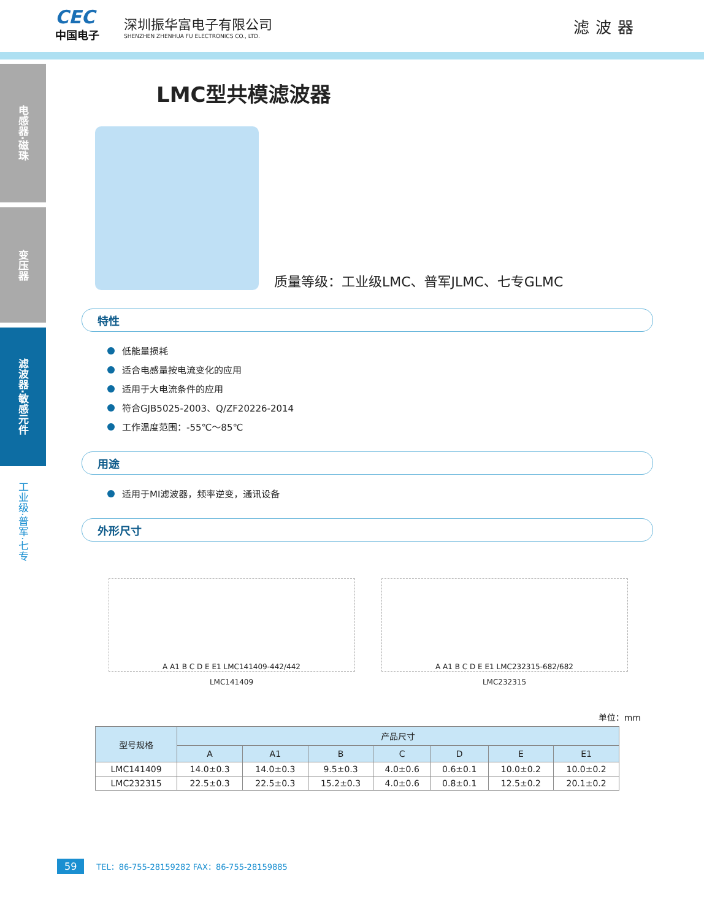CEC
中国电子
深圳振华富电子有限公司
SHENZHEN ZHENHUA FU ELECTRONICS CO., LTD.
滤波器
电感器·磁珠
变压器
滤波器·敏感元件
工业级·普军·七专
LMC型共模滤波器
质量等级：工业级LMC、普军JLMC、七专GLMC
特性
低能量损耗
适合电感量按电流变化的应用
适用于大电流条件的应用
符合GJB5025-2003、Q/ZF20226-2014
工作温度范围：-55℃～85℃
用途
适用于MI滤波器，频率逆变，通讯设备
外形尺寸
A A1 B C D E E1 LMC141409-442/442 A A1 B C D E E1 LMC232315-682/682
LMC141409 LMC232315
单位：mm
| 型号规格 | 产品尺寸 | | | | | | |
| --- | --- | --- | --- | --- | --- | --- | --- |
| | A | A1 | B | C | D | E | E1 |
| LMC141409 | 14.0±0.3 | 14.0±0.3 | 9.5±0.3 | 4.0±0.6 | 0.6±0.1 | 10.0±0.2 | 10.0±0.2 |
| LMC232315 | 22.5±0.3 | 22.5±0.3 | 15.2±0.3 | 4.0±0.6 | 0.8±0.1 | 12.5±0.2 | 20.1±0.2 |
59 TEL：86-755-28159282 FAX：86-755-28159885